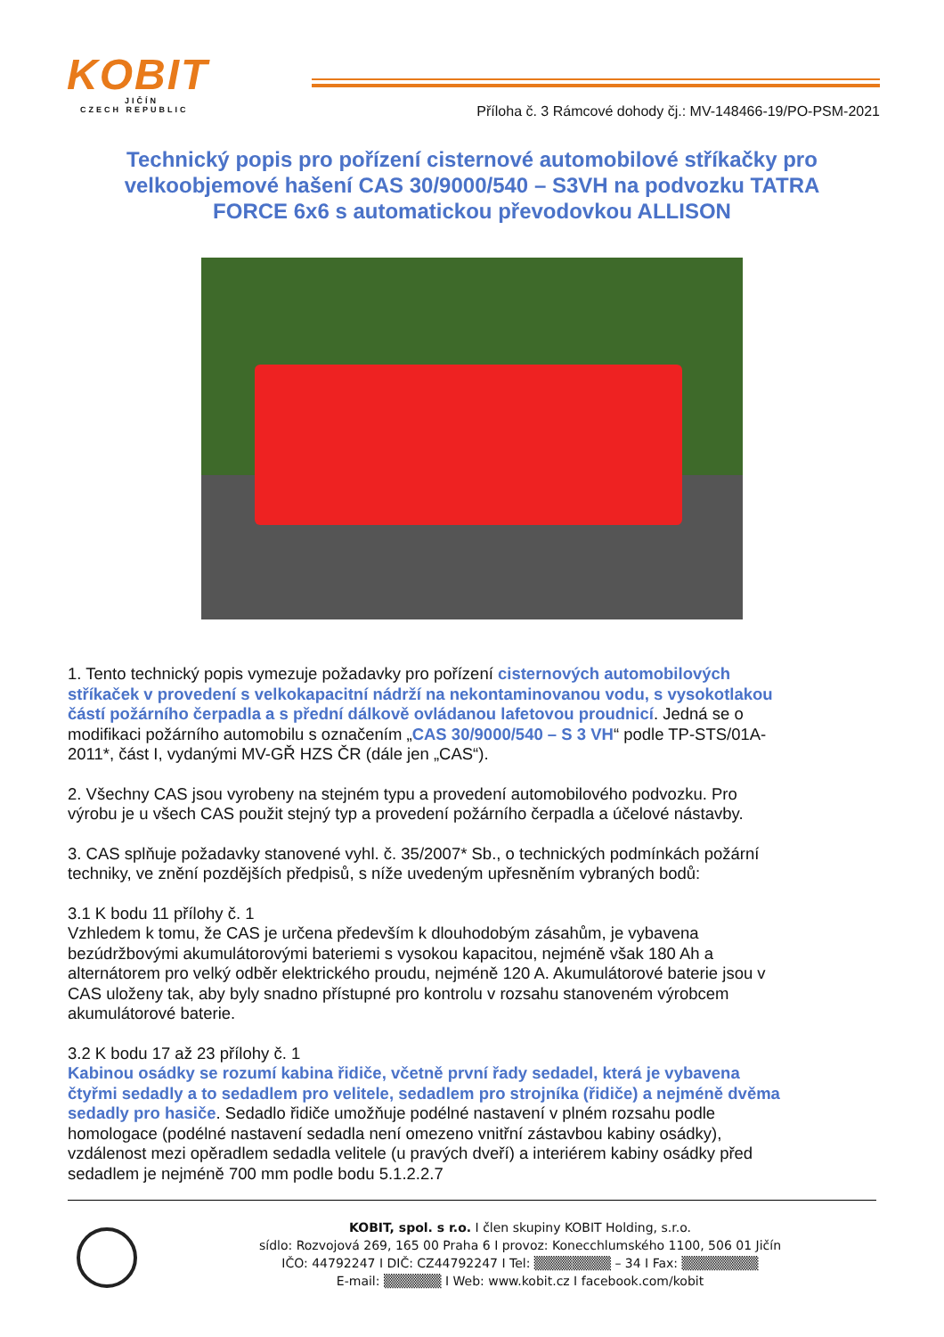KOBIT
JIČÍN
CZECH REPUBLIC
Příloha č. 3 Rámcové dohody čj.: MV-148466-19/PO-PSM-2021
Technický popis pro pořízení cisternové automobilové stříkačky pro velkoobjemové hašení CAS 30/9000/540 – S3VH na podvozku TATRA FORCE 6x6 s automatickou převodovkou ALLISON
1. Tento technický popis vymezuje požadavky pro pořízení cisternových automobilových stříkaček v provedení s velkokapacitní nádrží na nekontaminovanou vodu, s vysokotlakou částí požárního čerpadla a s přední dálkově ovládanou lafetovou proudnicí. Jedná se o modifikaci požárního automobilu s označením „CAS 30/9000/540 – S 3 VH“ podle TP-STS/01A-2011*, část I, vydanými MV-GŘ HZS ČR (dále jen „CAS“).
2. Všechny CAS jsou vyrobeny na stejném typu a provedení automobilového podvozku. Pro výrobu je u všech CAS použit stejný typ a provedení požárního čerpadla a účelové nástavby.
3. CAS splňuje požadavky stanovené vyhl. č. 35/2007* Sb., o technických podmínkách požární techniky, ve znění pozdějších předpisů, s níže uvedeným upřesněním vybraných bodů:
3.1 K bodu 11 přílohy č. 1
Vzhledem k tomu, že CAS je určena především k dlouhodobým zásahům, je vybavena bezúdržbovými akumulátorovými bateriemi s vysokou kapacitou, nejméně však 180 Ah a alternátorem pro velký odběr elektrického proudu, nejméně 120 A. Akumulátorové baterie jsou v CAS uloženy tak, aby byly snadno přístupné pro kontrolu v rozsahu stanoveném výrobcem akumulátorové baterie.
3.2 K bodu 17 až 23 přílohy č. 1
Kabinou osádky se rozumí kabina řidiče, včetně první řady sedadel, která je vybavena čtyřmi sedadly a to sedadlem pro velitele, sedadlem pro strojníka (řidiče) a nejméně dvěma sedadly pro hasiče. Sedadlo řidiče umožňuje podélné nastavení v plném rozsahu podle homologace (podélné nastavení sedadla není omezeno vnitřní zástavbou kabiny osádky), vzdálenost mezi opěradlem sedadla velitele (u pravých dveří) a interiérem kabiny osádky před sedadlem je nejméně 700 mm podle bodu 5.1.2.2.7
KOBIT, spol. s r.o. I člen skupiny KOBIT Holding, s.r.o.
sídlo: Rozvojová 269, 165 00 Praha 6 I provoz: Konecchlumského 1100, 506 01 Jičín
IČO: 44792247 I DIČ: CZ44792247 I Tel: ▒▒▒▒▒▒▒▒ – 34 I Fax: ▒▒▒▒▒▒▒▒
E-mail: ▒▒▒▒▒▒ I Web: www.kobit.cz I facebook.com/kobit